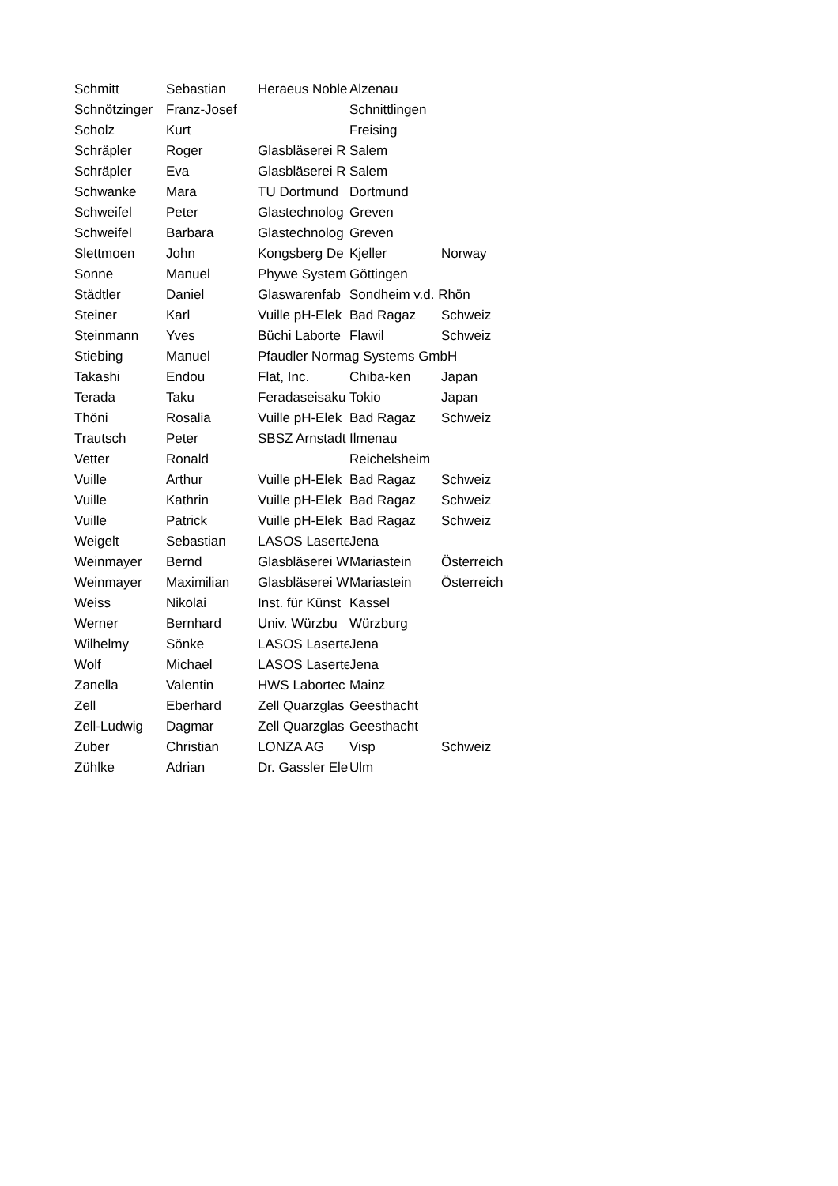| Schmitt | Sebastian | Heraeus Noble | Alzenau | |
| Schnötzinger | Franz-Josef | | Schnittlingen | |
| Scholz | Kurt | | Freising | |
| Schräpler | Roger | Glasbläserei R | Salem | |
| Schräpler | Eva | Glasbläserei R | Salem | |
| Schwanke | Mara | TU Dortmund | Dortmund | |
| Schweifel | Peter | Glastechnolog | Greven | |
| Schweifel | Barbara | Glastechnolog | Greven | |
| Slettmoen | John | Kongsberg De | Kjeller | Norway |
| Sonne | Manuel | Phywe System | Göttingen | |
| Städtler | Daniel | Glaswarenfab | Sondheim v.d. Rhön | |
| Steiner | Karl | Vuille pH-Elek | Bad Ragaz | Schweiz |
| Steinmann | Yves | Büchi Laborte | Flawil | Schweiz |
| Stiebing | Manuel | Pfaudler Normag Systems GmbH | | |
| Takashi | Endou | Flat, Inc. | Chiba-ken | Japan |
| Terada | Taku | Feradaseisaku | Tokio | Japan |
| Thöni | Rosalia | Vuille pH-Elek | Bad Ragaz | Schweiz |
| Trautsch | Peter | SBSZ Arnstadt | Ilmenau | |
| Vetter | Ronald | | Reichelsheim | |
| Vuille | Arthur | Vuille pH-Elek | Bad Ragaz | Schweiz |
| Vuille | Kathrin | Vuille pH-Elek | Bad Ragaz | Schweiz |
| Vuille | Patrick | Vuille pH-Elek | Bad Ragaz | Schweiz |
| Weigelt | Sebastian | LASOS Laserte | Jena | |
| Weinmayer | Bernd | Glasbläserei W | Mariastein | Österreich |
| Weinmayer | Maximilian | Glasbläserei W | Mariastein | Österreich |
| Weiss | Nikolai | Inst. für Künst | Kassel | |
| Werner | Bernhard | Univ. Würzbu | Würzburg | |
| Wilhelmy | Sönke | LASOS Laserte | Jena | |
| Wolf | Michael | LASOS Laserte | Jena | |
| Zanella | Valentin | HWS Labortec | Mainz | |
| Zell | Eberhard | Zell Quarzglas | Geesthacht | |
| Zell-Ludwig | Dagmar | Zell Quarzglas | Geesthacht | |
| Zuber | Christian | LONZA AG | Visp | Schweiz |
| Zühlke | Adrian | Dr. Gassler Ele | Ulm | |